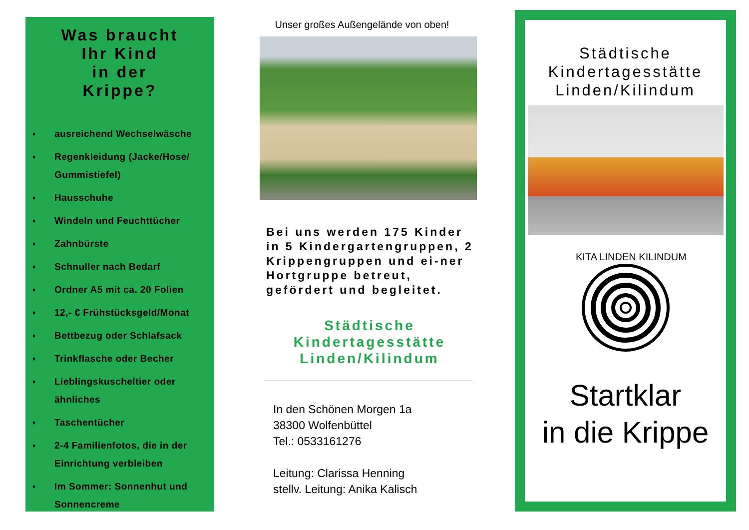Was braucht
Ihr Kind
in der
Krippe?
♦ ausreichend Wechselwäsche
♦ Regenkleidung (Jacke/Hose/
Gummistiefel)
♦ Hausschuhe
♦ Windeln und Feuchttücher
♦ Zahnbürste
♦ Schnuller nach Bedarf
♦ Ordner A5 mit ca. 20 Folien
♦ 12,- € Frühstücksgeld/Monat
♦ Bettbezug oder Schlafsack
♦ Trinkflasche oder Becher
♦ Lieblingskuscheltier oder
ähnliches
♦ Taschentücher
♦ 2-4 Familienfotos, die in der
Einrichtung verbleiben
♦ Im Sommer: Sonnenhut und
Sonnencreme
Unser großes Außengelände von oben!
Bei uns werden 175 Kinder in 5 Kindergartengruppen, 2 Krippengruppen und ei-ner Hortgruppe betreut, gefördert und begleitet.
Städtische
Kindertagesstätte
Linden/Kilindum
In den Schönen Morgen 1a
38300 Wolfenbüttel
Tel.: 0533161276
Leitung: Clarissa Henning
stellv. Leitung: Anika Kalisch
Städtische
Kindertagesstätte
Linden/Kilindum
KITA LINDEN KILINDUM
Startklar
in die Krippe